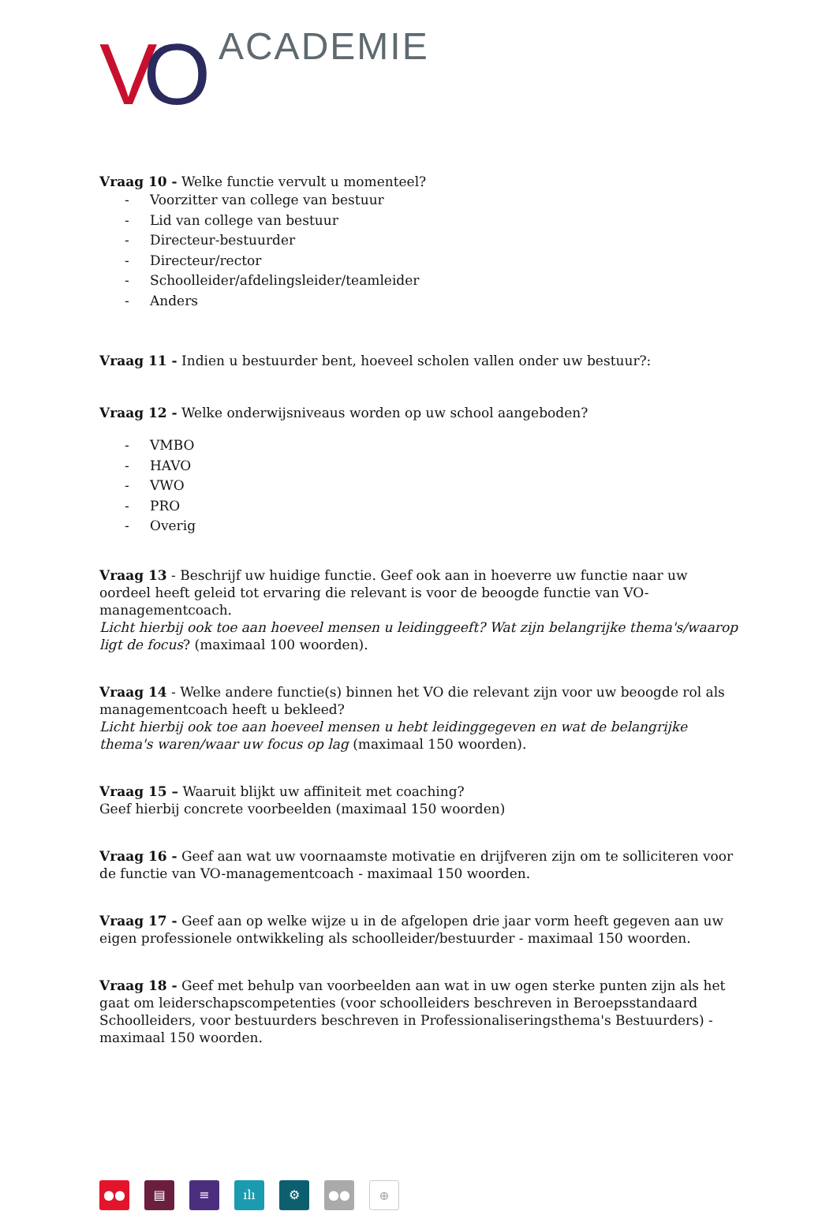V O ACADEMIE
Vraag 10 - Welke functie vervult u momenteel?
- Voorzitter van college van bestuur
- Lid van college van bestuur
- Directeur-bestuurder
- Directeur/rector
- Schoolleider/afdelingsleider/teamleider
- Anders
Vraag 11 - Indien u bestuurder bent, hoeveel scholen vallen onder uw bestuur?:
Vraag 12 - Welke onderwijsniveaus worden op uw school aangeboden?
- VMBO
- HAVO
- VWO
- PRO
- Overig
Vraag 13 - Beschrijf uw huidige functie. Geef ook aan in hoeverre uw functie naar uw oordeel heeft geleid tot ervaring die relevant is voor de beoogde functie van VO-managementcoach.
Licht hierbij ook toe aan hoeveel mensen u leidinggeeft? Wat zijn belangrijke thema's/waarop ligt de focus? (maximaal 100 woorden).
Vraag 14 - Welke andere functie(s) binnen het VO die relevant zijn voor uw beoogde rol als managementcoach heeft u bekleed?
Licht hierbij ook toe aan hoeveel mensen u hebt leidinggegeven en wat de belangrijke thema's waren/waar uw focus op lag (maximaal 150 woorden).
Vraag 15 – Waaruit blijkt uw affiniteit met coaching?
Geef hierbij concrete voorbeelden (maximaal 150 woorden)
Vraag 16 - Geef aan wat uw voornaamste motivatie en drijfveren zijn om te solliciteren voor de functie van VO-managementcoach - maximaal 150 woorden.
Vraag 17 - Geef aan op welke wijze u in de afgelopen drie jaar vorm heeft gegeven aan uw eigen professionele ontwikkeling als schoolleider/bestuurder - maximaal 150 woorden.
Vraag 18 - Geef met behulp van voorbeelden aan wat in uw ogen sterke punten zijn als het gaat om leiderschapscompetenties (voor schoolleiders beschreven in Beroepsstandaard Schoolleiders, voor bestuurders beschreven in Professionaliseringsthema's Bestuurders) - maximaal 150 woorden.
●● ▤ ≡ ılı ⚙ ●●
⊕